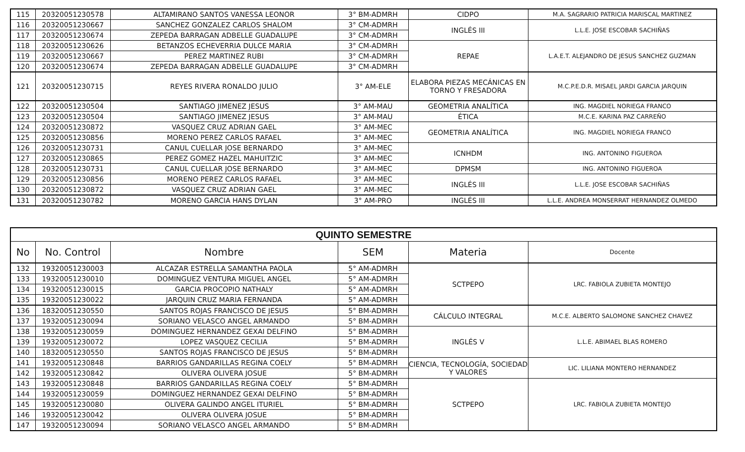| 115 | 20320051230578 | ALTAMIRANO SANTOS VANESSA LEONOR | 3° BM-ADMRH | CIDPO | M.A. SAGRARIO PATRICIA MARISCAL MARTINEZ |
| 116 | 20320051230667 | SANCHEZ GONZALEZ CARLOS SHALOM | 3° CM-ADMRH | INGLÉS III | L.L.E. JOSE ESCOBAR SACHIÑAS |
| 117 | 20320051230674 | ZEPEDA BARRAGAN ADBELLE GUADALUPE | 3° CM-ADMRH | | |
| 118 | 20320051230626 | BETANZOS ECHEVERRIA DULCE MARIA | 3° CM-ADMRH | REPAE | L.A.E.T. ALEJANDRO DE JESUS SANCHEZ GUZMAN |
| 119 | 20320051230667 | PEREZ MARTINEZ RUBI | 3° CM-ADMRH | | |
| 120 | 20320051230674 | ZEPEDA BARRAGAN ADBELLE GUADALUPE | 3° CM-ADMRH | | |
| 121 | 20320051230715 | REYES RIVERA RONALDO JULIO | 3° AM-ELE | ELABORA PIEZAS MECÁNICAS EN TORNO Y FRESADORA | M.C.P.E.D.R. MISAEL JARDI GARCIA JARQUIN |
| 122 | 20320051230504 | SANTIAGO JIMENEZ JESUS | 3° AM-MAU | GEOMETRIA ANALÍTICA | ING. MAGDIEL NORIEGA FRANCO |
| 123 | 20320051230504 | SANTIAGO JIMENEZ JESUS | 3° AM-MAU | ÉTICA | M.C.E. KARINA PAZ CARREÑO |
| 124 | 20320051230872 | VASQUEZ CRUZ ADRIAN GAEL | 3° AM-MEC | GEOMETRIA ANALÍTICA | ING. MAGDIEL NORIEGA FRANCO |
| 125 | 20320051230856 | MORENO PEREZ CARLOS RAFAEL | 3° AM-MEC | | |
| 126 | 20320051230731 | CANUL CUELLAR JOSE BERNARDO | 3° AM-MEC | ICNHDM | ING. ANTONINO FIGUEROA |
| 127 | 20320051230865 | PEREZ GOMEZ HAZEL MAHUITZIC | 3° AM-MEC | | |
| 128 | 20320051230731 | CANUL CUELLAR JOSE BERNARDO | 3° AM-MEC | DPMSM | ING. ANTONINO FIGUEROA |
| 129 | 20320051230856 | MORENO PEREZ CARLOS RAFAEL | 3° AM-MEC | INGLÉS III | L.L.E. JOSE ESCOBAR SACHIÑAS |
| 130 | 20320051230872 | VASQUEZ CRUZ ADRIAN GAEL | 3° AM-MEC | | |
| 131 | 20320051230782 | MORENO GARCIA HANS DYLAN | 3° AM-PRO | INGLÉS III | L.L.E. ANDREA MONSERRAT HERNANDEZ OLMEDO |
| QUINTO SEMESTRE | | | | | |
| --- | --- | --- | --- | --- | --- |
| No | No. Control | Nombre | SEM | Materia | Docente |
| 132 | 19320051230003 | ALCAZAR ESTRELLA SAMANTHA PAOLA | 5° AM-ADMRH | SCTPEPO | LRC. FABIOLA ZUBIETA MONTEJO |
| 133 | 19320051230010 | DOMINGUEZ VENTURA MIGUEL ANGEL | 5° AM-ADMRH | | |
| 134 | 19320051230015 | GARCIA PROCOPIO NATHALY | 5° AM-ADMRH | | |
| 135 | 19320051230022 | JARQUIN CRUZ MARIA FERNANDA | 5° AM-ADMRH | | |
| 136 | 18320051230550 | SANTOS ROJAS FRANCISCO DE JESUS | 5° BM-ADMRH | CÁLCULO INTEGRAL | M.C.E. ALBERTO SALOMONE SANCHEZ CHAVEZ |
| 137 | 19320051230094 | SORIANO VELASCO ANGEL ARMANDO | 5° BM-ADMRH | | |
| 138 | 19320051230059 | DOMINGUEZ HERNANDEZ GEXAI DELFINO | 5° BM-ADMRH | INGLÉS V | L.L.E. ABIMAEL BLAS ROMERO |
| 139 | 19320051230072 | LOPEZ VASQUEZ CECILIA | 5° BM-ADMRH | | |
| 140 | 18320051230550 | SANTOS ROJAS FRANCISCO DE JESUS | 5° BM-ADMRH | | |
| 141 | 19320051230848 | BARRIOS GANDARILLAS REGINA COELY | 5° BM-ADMRH | CIENCIA, TECNOLOGÍA, SOCIEDAD Y VALORES | LIC. LILIANA MONTERO HERNANDEZ |
| 142 | 19320051230842 | OLIVERA OLIVERA JOSUE | 5° BM-ADMRH | | |
| 143 | 19320051230848 | BARRIOS GANDARILLAS REGINA COELY | 5° BM-ADMRH | SCTPEPO | LRC. FABIOLA ZUBIETA MONTEJO |
| 144 | 19320051230059 | DOMINGUEZ HERNANDEZ GEXAI DELFINO | 5° BM-ADMRH | | |
| 145 | 19320051230080 | OLIVERA GALINDO ANGEL ITURIEL | 5° BM-ADMRH | | |
| 146 | 19320051230042 | OLIVERA OLIVERA JOSUE | 5° BM-ADMRH | | |
| 147 | 19320051230094 | SORIANO VELASCO ANGEL ARMANDO | 5° BM-ADMRH | | |